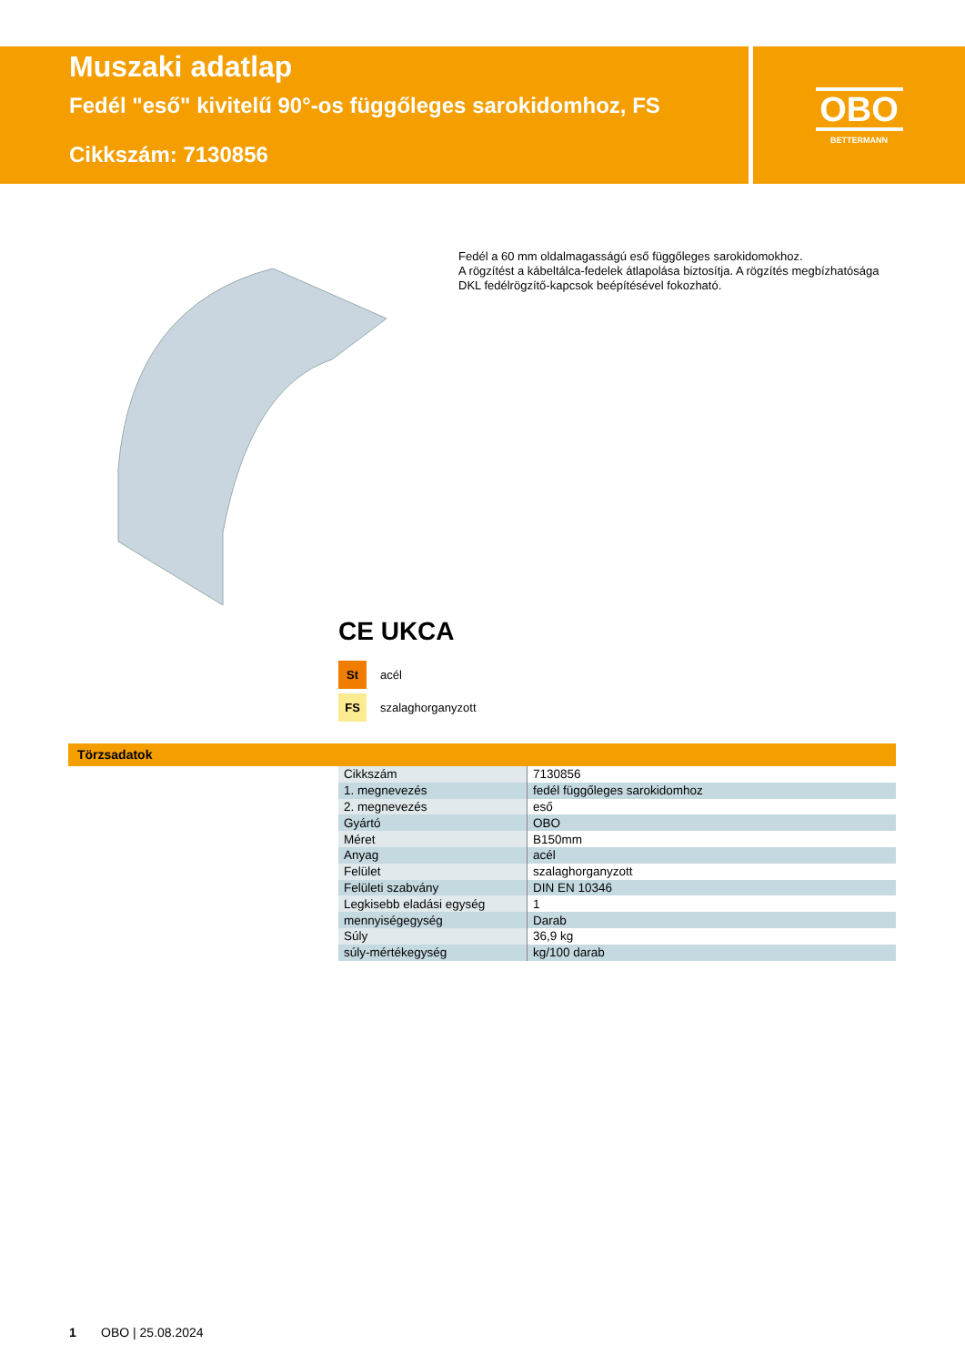Muszaki adatlap
Fedél "eső" kivitelű 90°-os függőleges sarokidomhoz, FS
Cikkszám: 7130856
OBO
BETTERMANN
Fedél a 60 mm oldalmagasságú eső függőleges sarokidomokhoz.
A rögzítést a kábeltálca-fedelek átlapolása biztosítja. A rögzítés megbízhatósága DKL fedélrögzítő-kapcsok beépítésével fokozható.
CE UKCA
St acél
FS szalaghorganyzott
Törzsadatok
| Cikkszám | 7130856 |
| 1. megnevezés | fedél függőleges sarokidomhoz |
| 2. megnevezés | eső |
| Gyártó | OBO |
| Méret | B150mm |
| Anyag | acél |
| Felület | szalaghorganyzott |
| Felületi szabvány | DIN EN 10346 |
| Legkisebb eladási egység | 1 |
| mennyiségegység | Darab |
| Súly | 36,9 kg |
| súly-mértékegység | kg/100 darab |
1 OBO | 25.08.2024